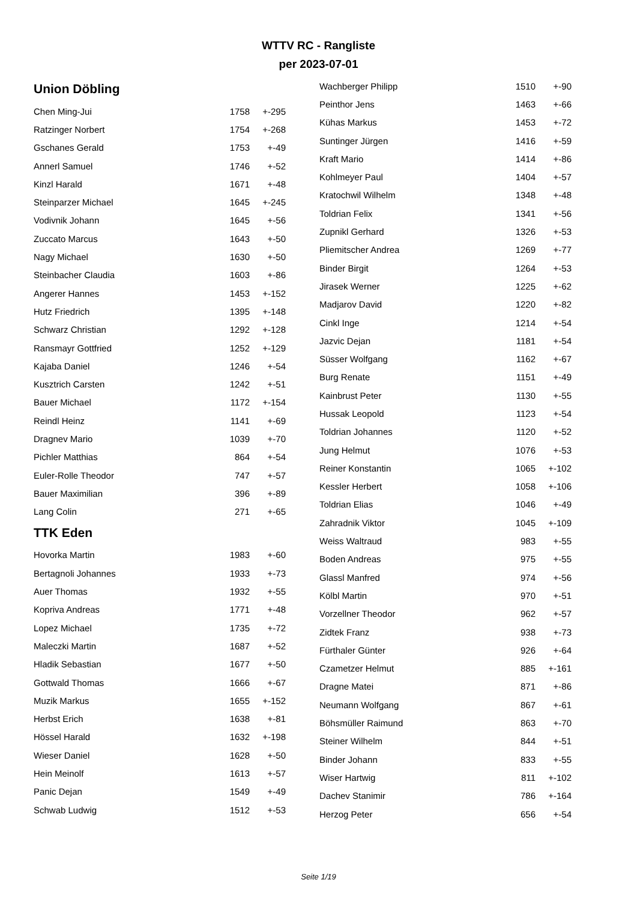WTTV RC - Rangliste
per 2023-07-01
Union Döbling
| Chen Ming-Jui | 1758 | +-295 |
| Ratzinger Norbert | 1754 | +-268 |
| Gschanes Gerald | 1753 | +-49 |
| Annerl Samuel | 1746 | +-52 |
| Kinzl Harald | 1671 | +-48 |
| Steinparzer Michael | 1645 | +-245 |
| Vodivnik Johann | 1645 | +-56 |
| Zuccato Marcus | 1643 | +-50 |
| Nagy Michael | 1630 | +-50 |
| Steinbacher Claudia | 1603 | +-86 |
| Angerer Hannes | 1453 | +-152 |
| Hutz Friedrich | 1395 | +-148 |
| Schwarz Christian | 1292 | +-128 |
| Ransmayr Gottfried | 1252 | +-129 |
| Kajaba Daniel | 1246 | +-54 |
| Kusztrich Carsten | 1242 | +-51 |
| Bauer Michael | 1172 | +-154 |
| Reindl Heinz | 1141 | +-69 |
| Dragnev Mario | 1039 | +-70 |
| Pichler Matthias | 864 | +-54 |
| Euler-Rolle Theodor | 747 | +-57 |
| Bauer Maximilian | 396 | +-89 |
| Lang Colin | 271 | +-65 |
TTK Eden
| Hovorka Martin | 1983 | +-60 |
| Bertagnoli Johannes | 1933 | +-73 |
| Auer Thomas | 1932 | +-55 |
| Kopriva Andreas | 1771 | +-48 |
| Lopez Michael | 1735 | +-72 |
| Maleczki Martin | 1687 | +-52 |
| Hladik Sebastian | 1677 | +-50 |
| Gottwald Thomas | 1666 | +-67 |
| Muzik Markus | 1655 | +-152 |
| Herbst Erich | 1638 | +-81 |
| Hössel Harald | 1632 | +-198 |
| Wieser Daniel | 1628 | +-50 |
| Hein Meinolf | 1613 | +-57 |
| Panic Dejan | 1549 | +-49 |
| Schwab Ludwig | 1512 | +-53 |
| Wachberger Philipp | 1510 | +-90 |
| Peinthor Jens | 1463 | +-66 |
| Kühas Markus | 1453 | +-72 |
| Suntinger Jürgen | 1416 | +-59 |
| Kraft Mario | 1414 | +-86 |
| Kohlmeyer Paul | 1404 | +-57 |
| Kratochwil Wilhelm | 1348 | +-48 |
| Toldrian Felix | 1341 | +-56 |
| Zupnikl Gerhard | 1326 | +-53 |
| Pliemitscher Andrea | 1269 | +-77 |
| Binder Birgit | 1264 | +-53 |
| Jirasek Werner | 1225 | +-62 |
| Madjarov David | 1220 | +-82 |
| Cinkl Inge | 1214 | +-54 |
| Jazvic Dejan | 1181 | +-54 |
| Süsser Wolfgang | 1162 | +-67 |
| Burg Renate | 1151 | +-49 |
| Kainbrust Peter | 1130 | +-55 |
| Hussak Leopold | 1123 | +-54 |
| Toldrian Johannes | 1120 | +-52 |
| Jung Helmut | 1076 | +-53 |
| Reiner Konstantin | 1065 | +-102 |
| Kessler Herbert | 1058 | +-106 |
| Toldrian Elias | 1046 | +-49 |
| Zahradnik Viktor | 1045 | +-109 |
| Weiss Waltraud | 983 | +-55 |
| Boden Andreas | 975 | +-55 |
| Glassl Manfred | 974 | +-56 |
| Kölbl Martin | 970 | +-51 |
| Vorzellner Theodor | 962 | +-57 |
| Zidtek Franz | 938 | +-73 |
| Fürthaler Günter | 926 | +-64 |
| Czametzer Helmut | 885 | +-161 |
| Dragne Matei | 871 | +-86 |
| Neumann Wolfgang | 867 | +-61 |
| Böhsmüller Raimund | 863 | +-70 |
| Steiner Wilhelm | 844 | +-51 |
| Binder Johann | 833 | +-55 |
| Wiser Hartwig | 811 | +-102 |
| Dachev Stanimir | 786 | +-164 |
| Herzog Peter | 656 | +-54 |
Seite 1/19